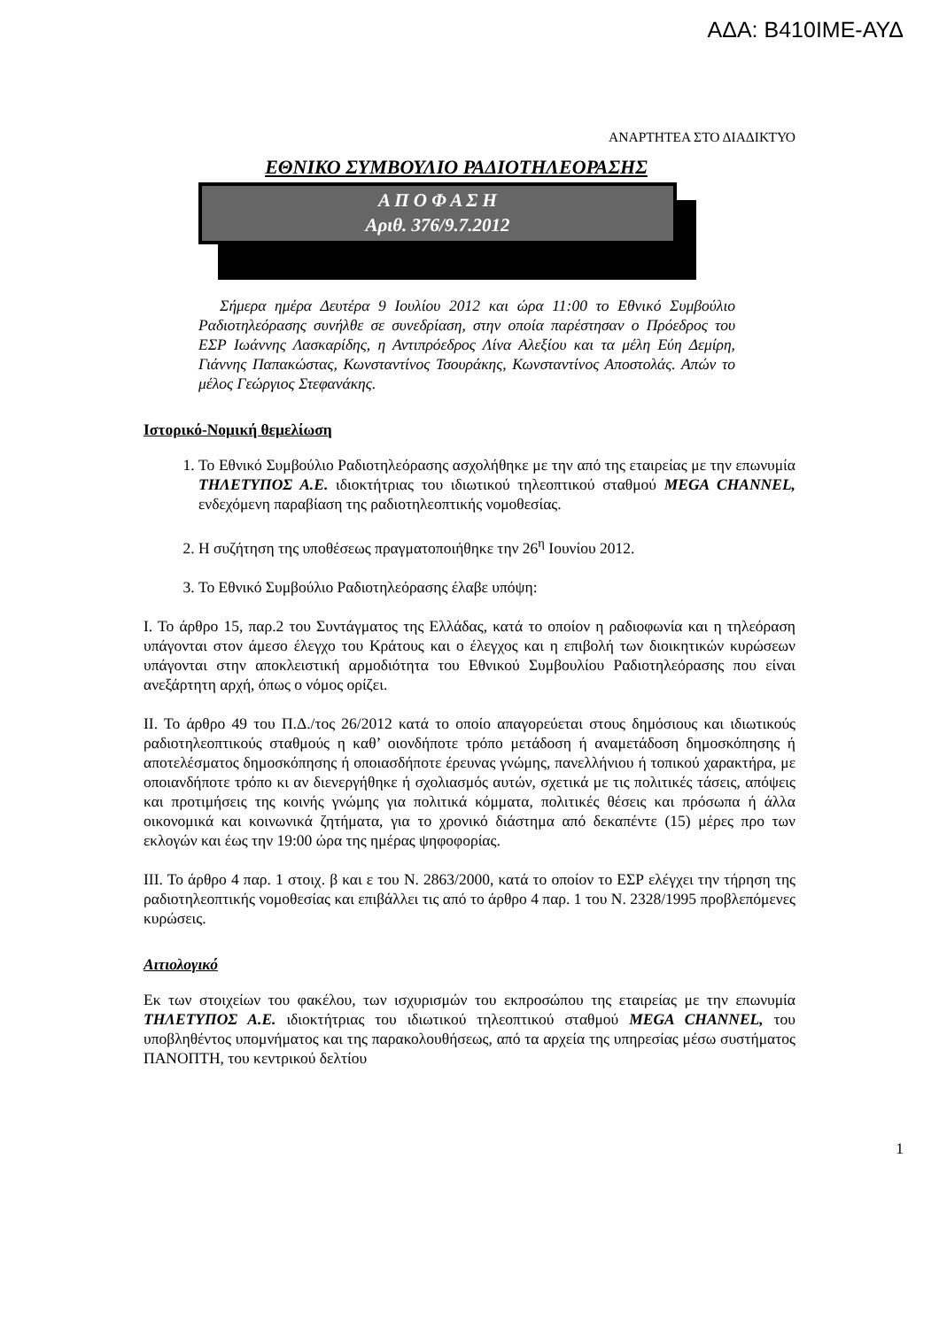ΑΔΑ: Β410ΙΜΕ-ΑΥΔ
ΑΝΑΡΤΗΤΕΑ ΣΤΟ ΔΙΑΔΙΚΤΥΟ
ΕΘΝΙΚΟ ΣΥΜΒΟΥΛΙΟ ΡΑΔΙΟΤΗΛΕΟΡΑΣΗΣ
Α Π Ο Φ Α Σ Η
Αριθ. 376/9.7.2012
Σήμερα ημέρα Δευτέρα 9 Ιουλίου 2012 και ώρα 11:00 το Εθνικό Συμβούλιο Ραδιοτηλεόρασης συνήλθε σε συνεδρίαση, στην οποία παρέστησαν ο Πρόεδρος του ΕΣΡ Ιωάννης Λασκαρίδης, η Αντιπρόεδρος Λίνα Αλεξίου και τα μέλη Εύη Δεμίρη, Γιάννης Παπακώστας, Κωνσταντίνος Τσουράκης, Κωνσταντίνος Αποστολάς. Απών το μέλος Γεώργιος Στεφανάκης.
Ιστορικό-Νομική θεμελίωση
1. Το Εθνικό Συμβούλιο Ραδιοτηλεόρασης ασχολήθηκε με την από της εταιρείας με την επωνυμία ΤΗΛΕΤΥΠΟΣ Α.Ε. ιδιοκτήτριας του ιδιωτικού τηλεοπτικού σταθμού MEGA CHANNEL, ενδεχόμενη παραβίαση της ραδιοτηλεοπτικής νομοθεσίας.
2. Η συζήτηση της υποθέσεως πραγματοποιήθηκε την 26<sup>η</sup> Ιουνίου 2012.
3. Το Εθνικό Συμβούλιο Ραδιοτηλεόρασης έλαβε υπόψη:
Ι. Το άρθρο 15, παρ.2 του Συντάγματος της Ελλάδας, κατά το οποίον η ραδιοφωνία και η τηλεόραση υπάγονται στον άμεσο έλεγχο του Κράτους και ο έλεγχος και η επιβολή των διοικητικών κυρώσεων υπάγονται στην αποκλειστική αρμοδιότητα του Εθνικού Συμβουλίου Ραδιοτηλεόρασης που είναι ανεξάρτητη αρχή, όπως ο νόμος ορίζει.
ΙΙ. Το άρθρο 49 του Π.Δ./τος 26/2012 κατά το οποίο απαγορεύεται στους δημόσιους και ιδιωτικούς ραδιοτηλεοπτικούς σταθμούς η καθ’ οιονδήποτε τρόπο μετάδοση ή αναμετάδοση δημοσκόπησης ή αποτελέσματος δημοσκόπησης ή οποιασδήποτε έρευνας γνώμης, πανελλήνιου ή τοπικού χαρακτήρα, με οποιανδήποτε τρόπο κι αν διενεργήθηκε ή σχολιασμός αυτών, σχετικά με τις πολιτικές τάσεις, απόψεις και προτιμήσεις της κοινής γνώμης για πολιτικά κόμματα, πολιτικές θέσεις και πρόσωπα ή άλλα οικονομικά και κοινωνικά ζητήματα, για το χρονικό διάστημα από δεκαπέντε (15) μέρες προ των εκλογών και έως την 19:00 ώρα της ημέρας ψηφοφορίας.
ΙΙΙ. Το άρθρο 4 παρ. 1 στοιχ. β και ε του Ν. 2863/2000, κατά το οποίον το ΕΣΡ ελέγχει την τήρηση της ραδιοτηλεοπτικής νομοθεσίας και επιβάλλει τις από το άρθρο 4 παρ. 1 του Ν. 2328/1995 προβλεπόμενες κυρώσεις.
Αιτιολογικό
Εκ των στοιχείων του φακέλου, των ισχυρισμών του εκπροσώπου της εταιρείας με την επωνυμία ΤΗΛΕΤΥΠΟΣ Α.Ε. ιδιοκτήτριας του ιδιωτικού τηλεοπτικού σταθμού MEGA CHANNEL, του υποβληθέντος υπομνήματος και της παρακολουθήσεως, από τα αρχεία της υπηρεσίας μέσω συστήματος ΠΑΝΟΠΤΗ, του κεντρικού δελτίου
1